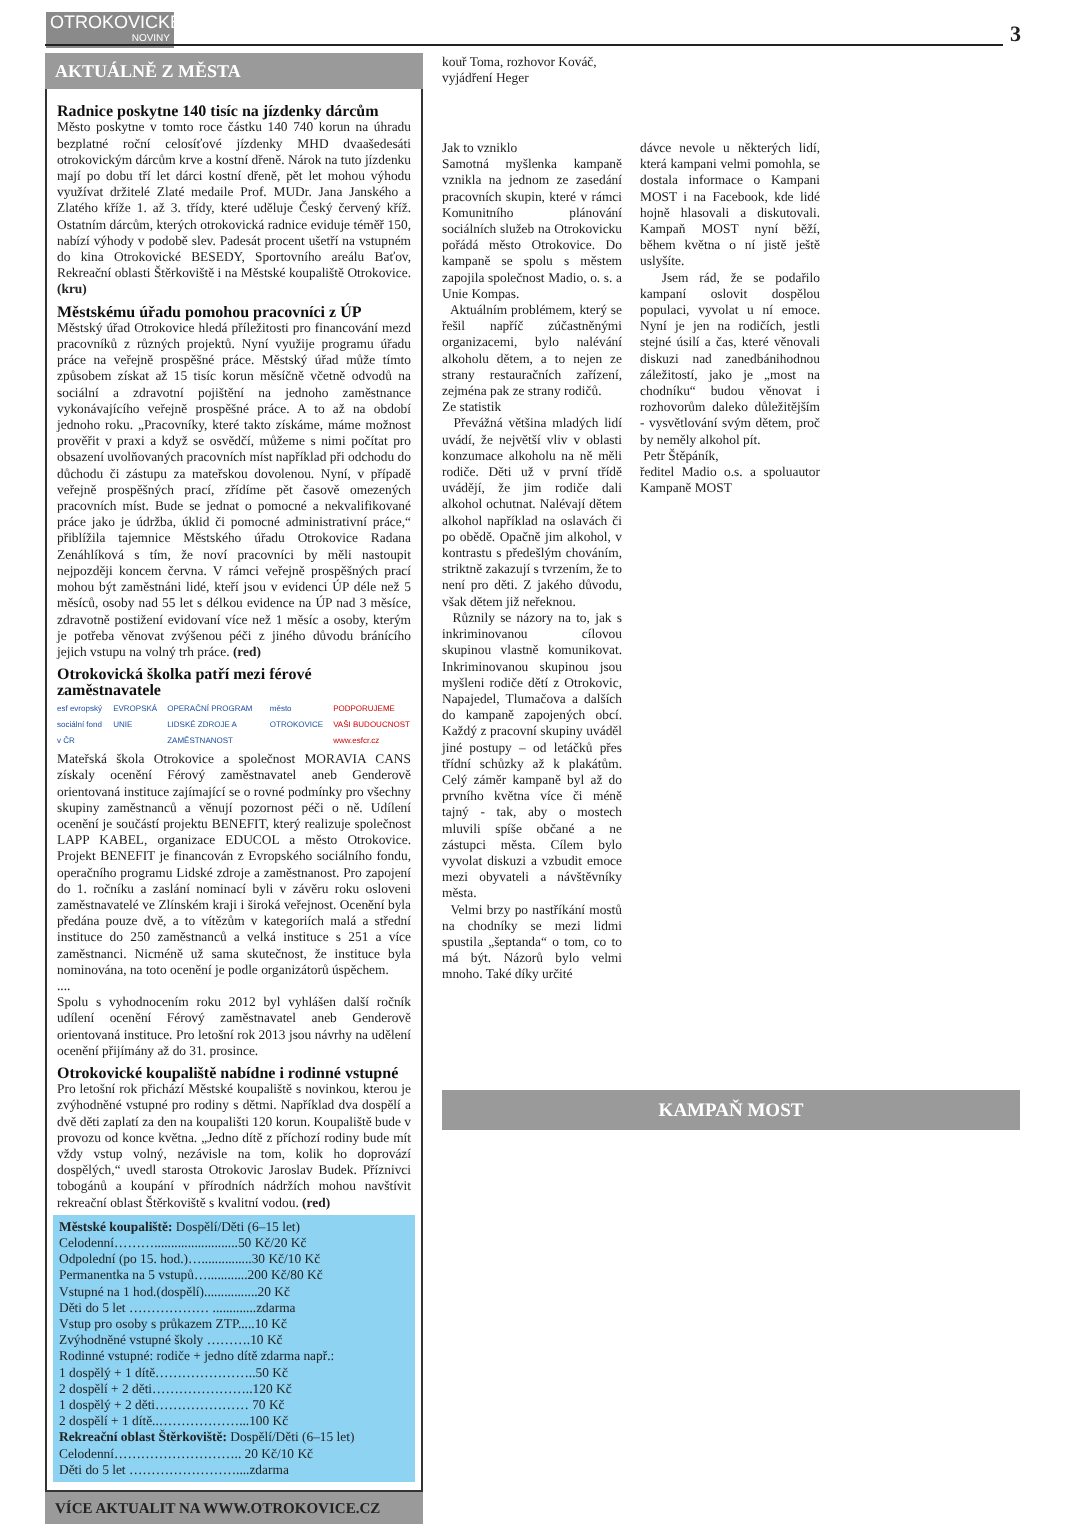OTROKOVICKÉ
NOVINY
3
AKTUÁLNĚ Z MĚSTA
Radnice poskytne 140 tisíc na jízdenky dárcům
Město poskytne v tomto roce částku 140 740 korun na úhradu bezplatné roční celosíťové jízdenky MHD dvaašedesáti otrokovickým dárcům krve a kostní dřeně. Nárok na tuto jízdenku mají po dobu tří let dárci kostní dřeně, pět let mohou výhodu využívat držitelé Zlaté medaile Prof. MUDr. Jana Janského a Zlatého kříže 1. až 3. třídy, které uděluje Český červený kříž. Ostatním dárcům, kterých otrokovická radnice eviduje téměř 150, nabízí výhody v podobě slev. Padesát procent ušetří na vstupném do kina Otrokovické BESEDY, Sportovního areálu Baťov, Rekreační oblasti Štěrkoviště i na Městské koupaliště Otrokovice. (kru)
Městskému úřadu pomohou pracovníci z ÚP
Městský úřad Otrokovice hledá příležitosti pro financování mezd pracovníků z různých projektů. Nyní využije programu úřadu práce na veřejně prospěšné práce. Městský úřad může tímto způsobem získat až 15 tisíc korun měsíčně včetně odvodů na sociální a zdravotní pojištění na jednoho zaměstnance vykonávajícího veřejně prospěšné práce. A to až na období jednoho roku. „Pracovníky, které takto získáme, máme možnost prověřit v praxi a když se osvědčí, můžeme s nimi počítat pro obsazení uvolňovaných pracovních míst například při odchodu do důchodu či zástupu za mateřskou dovolenou. Nyní, v případě veřejně prospěšných prací, zřídíme pět časově omezených pracovních míst. Bude se jednat o pomocné a nekvalifikované práce jako je údržba, úklid či pomocné administrativní práce,“ přiblížila tajemnice Městského úřadu Otrokovice Radana Zenáhlíková s tím, že noví pracovníci by měli nastoupit nejpozději koncem června. V rámci veřejně prospěšných prací mohou být zaměstnáni lidé, kteří jsou v evidenci ÚP déle než 5 měsíců, osoby nad 55 let s délkou evidence na ÚP nad 3 měsíce, zdravotně postižení evidovaní více než 1 měsíc a osoby, kterým je potřeba věnovat zvýšenou péči z jiného důvodu bránícího jejich vstupu na volný trh práce. (red)
Otrokovická školka patří mezi férové zaměstnavatele
esf evropský sociální fond v ČR EVROPSKÁ UNIE OPERAČNÍ PROGRAM LIDSKÉ ZDROJE A ZAMĚSTNANOST město OTROKOVICE PODPORUJEME VAŠI BUDOUCNOST www.esfcr.cz
Mateřská škola Otrokovice a společnost MORAVIA CANS získaly ocenění Férový zaměstnavatel aneb Genderově orientovaná instituce zajímající se o rovné podmínky pro všechny skupiny zaměstnanců a věnují pozornost péči o ně. Udílení ocenění je součástí projektu BENEFIT, který realizuje společnost LAPP KABEL, organizace EDUCOL a město Otrokovice. Projekt BENEFIT je financován z Evropského sociálního fondu, operačního programu Lidské zdroje a zaměstnanost. Pro zapojení do 1. ročníku a zaslání nominací byli v závěru roku osloveni zaměstnavatelé ve Zlínském kraji i široká veřejnost. Ocenění byla předána pouze dvě, a to vítězům v kategoriích malá a střední instituce do 250 zaměstnanců a velká instituce s 251 a více zaměstnanci. Nicméně už sama skutečnost, že instituce byla nominována, na toto ocenění je podle organizátorů úspěchem.
....
Spolu s vyhodnocením roku 2012 byl vyhlášen další ročník udílení ocenění Férový zaměstnavatel aneb Genderově orientovaná instituce. Pro letošní rok 2013 jsou návrhy na udělení ocenění přijímány až do 31. prosince.
Otrokovické koupaliště nabídne i rodinné vstupné
Pro letošní rok přichází Městské koupaliště s novinkou, kterou je zvýhodněné vstupné pro rodiny s dětmi. Například dva dospělí a dvě děti zaplatí za den na koupališti 120 korun. Koupaliště bude v provozu od konce května. „Jedno dítě z příchozí rodiny bude mít vždy vstup volný, nezávisle na tom, kolik ho doprovází dospělých,“ uvedl starosta Otrokovic Jaroslav Budek. Příznivci tobogánů a koupání v přírodních nádržích mohou navštívit rekreační oblast Štěrkoviště s kvalitní vodou. (red)
Městské koupaliště: Dospělí/Děti (6–15 let)
Celodenní……….........................50 Kč/20 Kč
Odpolední (po 15. hod.)…...............30 Kč/10 Kč
Permanentka na 5 vstupů…............200 Kč/80 Kč
Vstupné na 1 hod.(dospělí)................20 Kč
Děti do 5 let ……………… .............zdarma
Vstup pro osoby s průkazem ZTP.....10 Kč
Zvýhodněné vstupné školy ……….10 Kč
Rodinné vstupné: rodiče + jedno dítě zdarma např.:
1 dospělý + 1 dítě…………………..50 Kč
2 dospělí + 2 děti…………………..120 Kč
1 dospělý + 2 děti………………… 70 Kč
2 dospělí + 1 dítě..………………...100 Kč
Rekreační oblast Štěrkoviště: Dospělí/Děti (6–15 let)
Celodenní……………………….. 20 Kč/10 Kč
Děti do 5 let ……………………....zdarma
VÍCE AKTUALIT NA WWW.OTROKOVICE.CZ
kouř Toma, rozhovor Kováč, vyjádření Heger
Jak to vzniklo
Samotná myšlenka kampaně vznikla na jednom ze zasedání pracovních skupin, které v rámci Komunitního plánování sociálních služeb na Otrokovicku pořádá město Otrokovice. Do kampaně se spolu s městem zapojila společnost Madio, o. s. a Unie Kompas.
Aktuálním problémem, který se řešil napříč zúčastněnými organizacemi, bylo nalévání alkoholu dětem, a to nejen ze strany restauračních zařízení, zejména pak ze strany rodičů.
Ze statistik
Převážná většina mladých lidí uvádí, že největší vliv v oblasti konzumace alkoholu na ně měli rodiče. Děti už v první třídě uvádějí, že jim rodiče dali alkohol ochutnat. Nalévají dětem alkohol například na oslavách či po obědě. Opačně jim alkohol, v kontrastu s předešlým chováním, striktně zakazují s tvrzením, že to není pro děti. Z jakého důvodu, však dětem již neřeknou.
Různily se názory na to, jak s inkriminovanou cílovou skupinou vlastně komunikovat. Inkriminovanou skupinou jsou myšleni rodiče dětí z Otrokovic, Napajedel, Tlumačova a dalších do kampaně zapojených obcí. Každý z pracovní skupiny uváděl jiné postupy – od letáčků přes třídní schůzky až k plakátům. Celý záměr kampaně byl až do prvního května více či méně tajný - tak, aby o mostech mluvili spíše občané a ne zástupci města. Cílem bylo vyvolat diskuzi a vzbudit emoce mezi obyvateli a návštěvníky města.
Velmi brzy po nastříkání mostů na chodníky se mezi lidmi spustila „šeptanda“ o tom, co to má být. Názorů bylo velmi mnoho. Také díky určité
dávce nevole u některých lidí, která kampani velmi pomohla, se dostala informace o Kampani MOST i na Facebook, kde lidé hojně hlasovali a diskutovali. Kampaň MOST nyní běží, během května o ní jistě ještě uslyšíte.
Jsem rád, že se podařilo kampaní oslovit dospělou populaci, vyvolat u ní emoce. Nyní je jen na rodičích, jestli stejné úsilí a čas, které věnovali diskuzi nad zanedbánihodnou záležitostí, jako je „most na chodníku“ budou věnovat i rozhovorům daleko důležitějším - vysvětlování svým dětem, proč by neměly alkohol pít.
Petr Štěpáník,
ředitel Madio o.s. a spoluautor Kampaně MOST
KAMPAŇ MOST